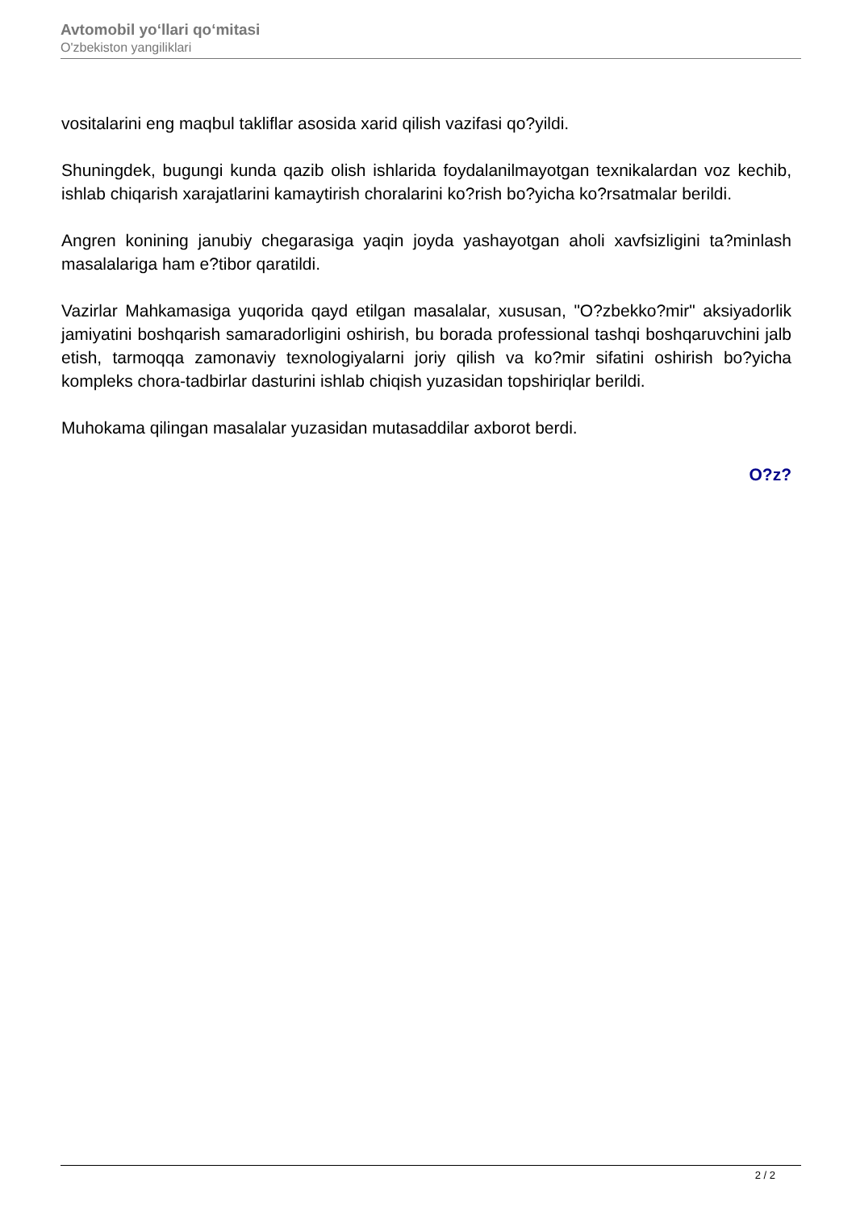Avtomobil yo‘llari qo‘mitasi
O'zbekiston yangiliklari
vositalarini eng maqbul takliflar asosida xarid qilish vazifasi qo?yildi.
Shuningdek, bugungi kunda qazib olish ishlarida foydalanilmayotgan texnikalardan voz kechib, ishlab chiqarish xarajatlarini kamaytirish choralarini ko?rish bo?yicha ko?rsatmalar berildi.
Angren konining janubiy chegarasiga yaqin joyda yashayotgan aholi xavfsizligini ta?minlash masalalariga ham e?tibor qaratildi.
Vazirlar Mahkamasiga yuqorida qayd etilgan masalalar, xususan, "O?zbekko?mir" aksiyadorlik jamiyatini boshqarish samaradorligini oshirish, bu borada professional tashqi boshqaruvchini jalb etish, tarmoqqa zamonaviy texnologiyalarni joriy qilish va ko?mir sifatini oshirish bo?yicha kompleks chora-tadbirlar dasturini ishlab chiqish yuzasidan topshiriqlar berildi.
Muhokama qilingan masalalar yuzasidan mutasaddilar axborot berdi.
O?z?
2 / 2